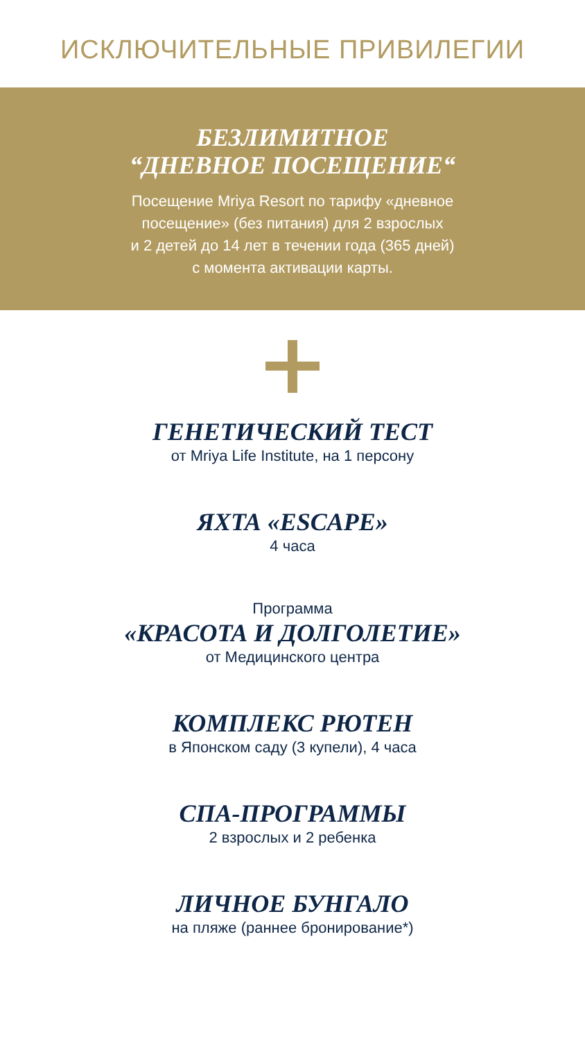ИСКЛЮЧИТЕЛЬНЫЕ ПРИВИЛЕГИИ
БЕЗЛИМИТНОЕ
“ДНЕВНОЕ ПОСЕЩЕНИЕ“
Посещение Mriya Resort по тарифу «дневное
посещение» (без питания) для 2 взрослых
и 2 детей до 14 лет в течении года (365 дней)
с момента активации карты.
ГЕНЕТИЧЕСКИЙ ТЕСТ
от Mriya Life Institute, на 1 персону
ЯХТА «ESCAPE»
4 часа
Программа
«КРАСОТА И ДОЛГОЛЕТИЕ»
от Медицинского центра
КОМПЛЕКС РЮТЕН
в Японском саду (3 купели), 4 часа
СПА-ПРОГРАММЫ
2 взрослых и 2 ребенка
ЛИЧНОЕ БУНГАЛО
на пляже (раннее бронирование*)